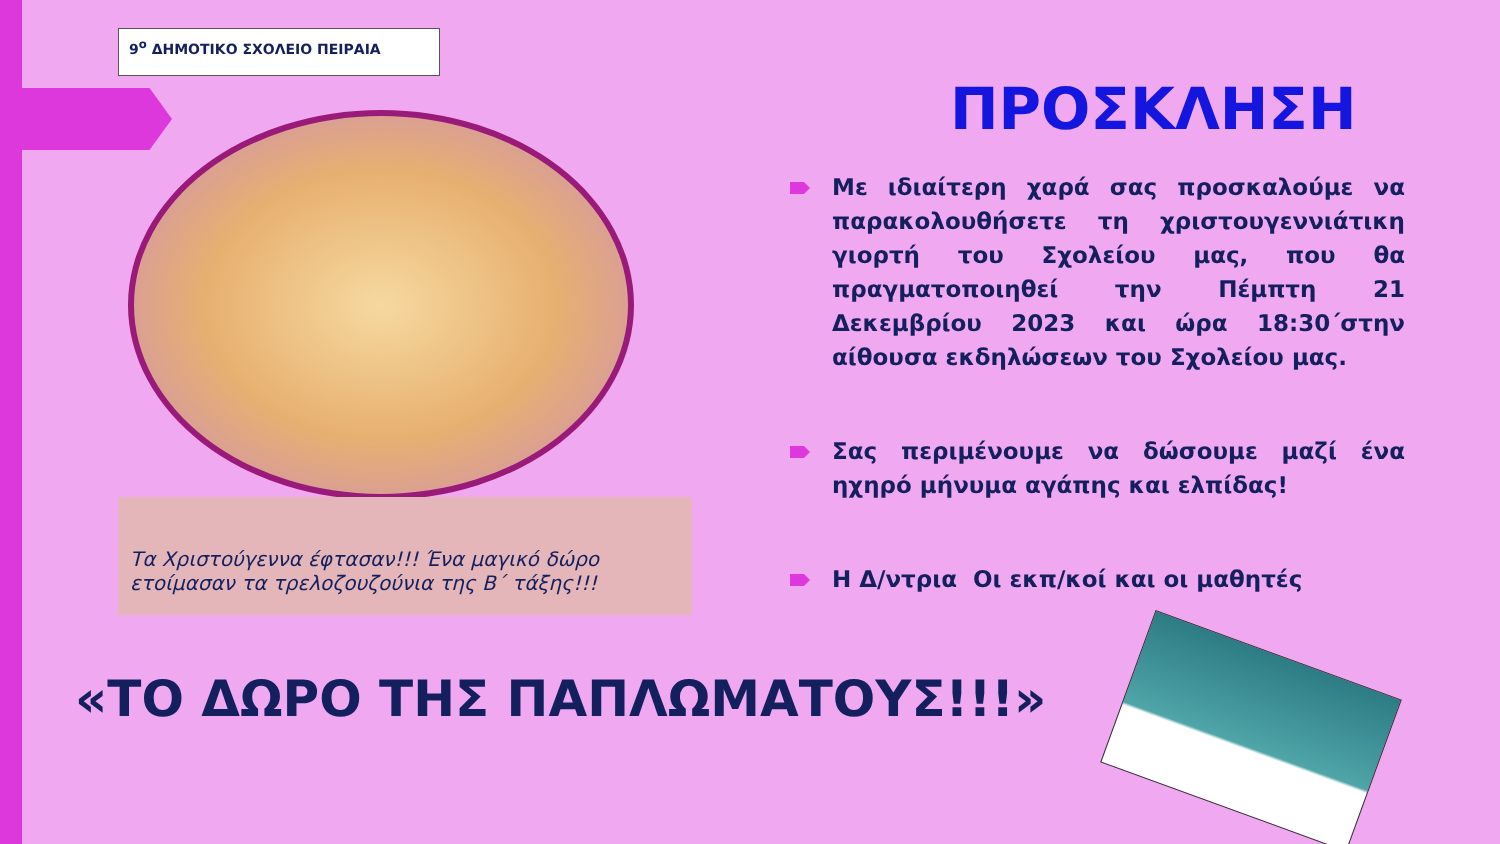9<sup>ο</sup> ΔΗΜΟΤΙΚΟ ΣΧΟΛΕΙΟ ΠΕΙΡΑΙΑ
Τα Χριστούγεννα έφτασαν!!! Ένα μαγικό δώρο ετοίμασαν τα τρελοζουζούνια της Β΄ τάξης!!!
ΠΡΟΣΚΛΗΣΗ
Με ιδιαίτερη χαρά σας προσκαλούμε να παρακολουθήσετε τη χριστουγεννιάτικη γιορτή του Σχολείου μας, που θα πραγματοποιηθεί την Πέμπτη 21 Δεκεμβρίου 2023 και ώρα 18:30΄στην αίθουσα εκδηλώσεων του Σχολείου μας.
Σας περιμένουμε να δώσουμε μαζί ένα ηχηρό μήνυμα αγάπης και ελπίδας!
Η Δ/ντρια Οι εκπ/κοί και οι μαθητές
«ΤΟ ΔΩΡΟ ΤΗΣ ΠΑΠΛΩΜΑΤΟΥΣ!!!»